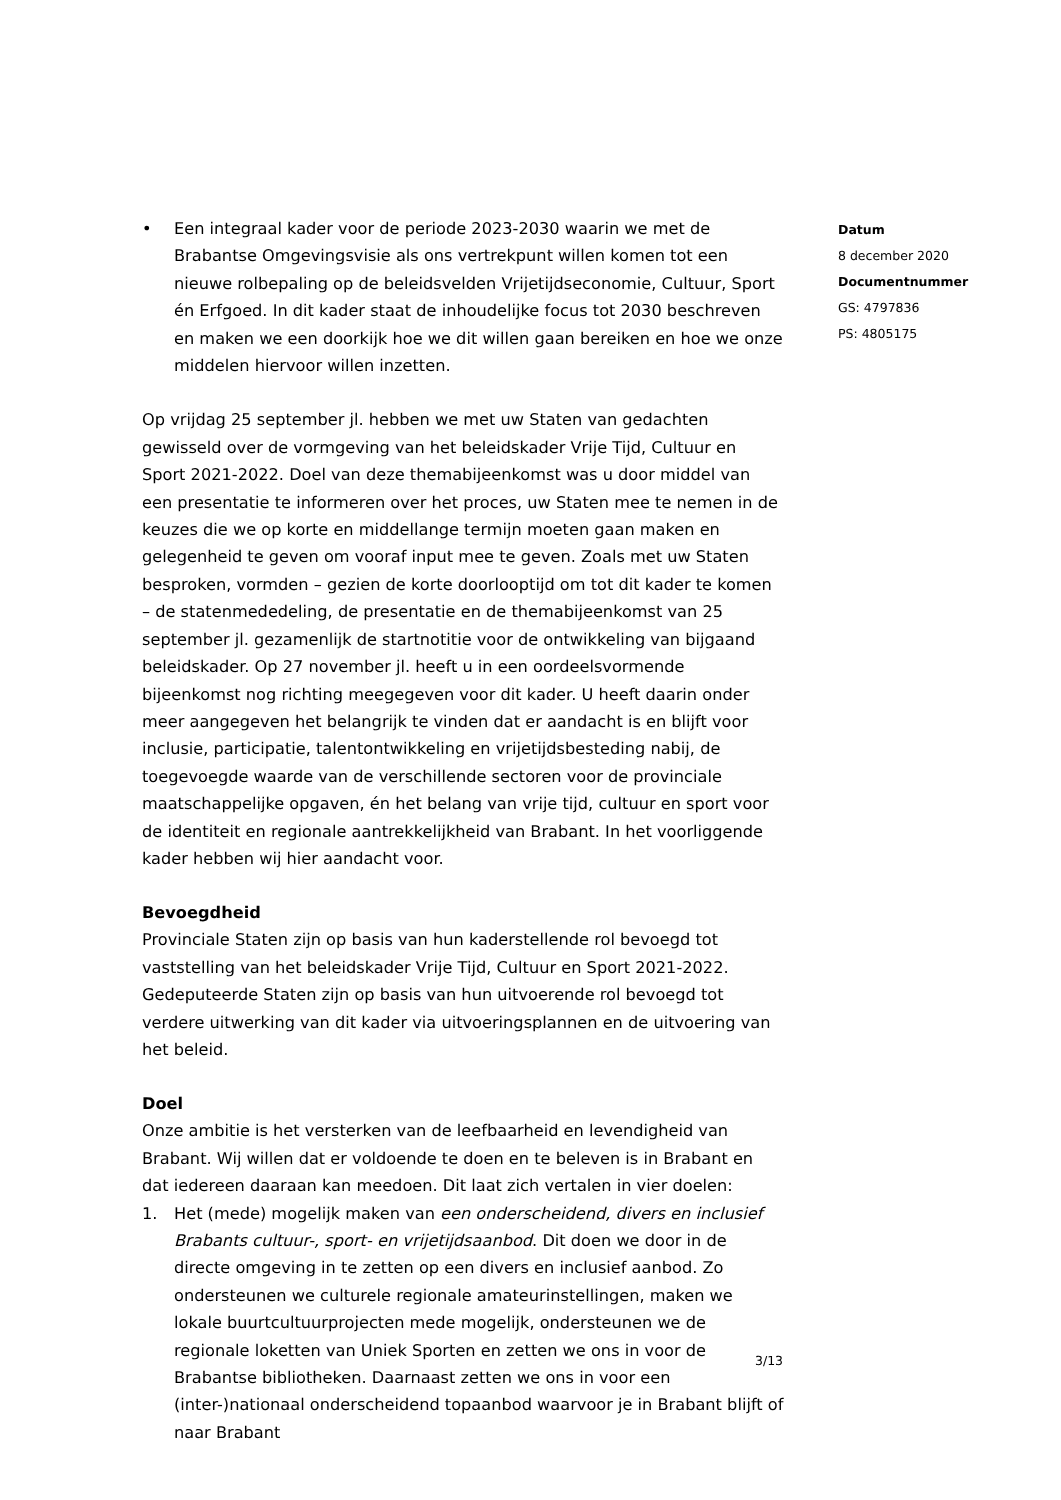• Een integraal kader voor de periode 2023-2030 waarin we met de Brabantse Omgevingsvisie als ons vertrekpunt willen komen tot een nieuwe rolbepaling op de beleidsvelden Vrijetijdseconomie, Cultuur, Sport én Erfgoed. In dit kader staat de inhoudelijke focus tot 2030 beschreven en maken we een doorkijk hoe we dit willen gaan bereiken en hoe we onze middelen hiervoor willen inzetten.
Op vrijdag 25 september jl. hebben we met uw Staten van gedachten gewisseld over de vormgeving van het beleidskader Vrije Tijd, Cultuur en Sport 2021-2022. Doel van deze themabijeenkomst was u door middel van een presentatie te informeren over het proces, uw Staten mee te nemen in de keuzes die we op korte en middellange termijn moeten gaan maken en gelegenheid te geven om vooraf input mee te geven. Zoals met uw Staten besproken, vormden – gezien de korte doorlooptijd om tot dit kader te komen – de statenmededeling, de presentatie en de themabijeenkomst van 25 september jl. gezamenlijk de startnotitie voor de ontwikkeling van bijgaand beleidskader. Op 27 november jl. heeft u in een oordeelsvormende bijeenkomst nog richting meegegeven voor dit kader. U heeft daarin onder meer aangegeven het belangrijk te vinden dat er aandacht is en blijft voor inclusie, participatie, talentontwikkeling en vrijetijdsbesteding nabij, de toegevoegde waarde van de verschillende sectoren voor de provinciale maatschappelijke opgaven, én het belang van vrije tijd, cultuur en sport voor de identiteit en regionale aantrekkelijkheid van Brabant. In het voorliggende kader hebben wij hier aandacht voor.
Bevoegdheid
Provinciale Staten zijn op basis van hun kaderstellende rol bevoegd tot vaststelling van het beleidskader Vrije Tijd, Cultuur en Sport 2021-2022. Gedeputeerde Staten zijn op basis van hun uitvoerende rol bevoegd tot verdere uitwerking van dit kader via uitvoeringsplannen en de uitvoering van het beleid.
Doel
Onze ambitie is het versterken van de leefbaarheid en levendigheid van Brabant. Wij willen dat er voldoende te doen en te beleven is in Brabant en dat iedereen daaraan kan meedoen. Dit laat zich vertalen in vier doelen:
1. Het (mede) mogelijk maken van een onderscheidend, divers en inclusief Brabants cultuur-, sport- en vrijetijdsaanbod. Dit doen we door in de directe omgeving in te zetten op een divers en inclusief aanbod. Zo ondersteunen we culturele regionale amateurinstellingen, maken we lokale buurtcultuurprojecten mede mogelijk, ondersteunen we de regionale loketten van Uniek Sporten en zetten we ons in voor de Brabantse bibliotheken. Daarnaast zetten we ons in voor een (inter-)nationaal onderscheidend topaanbod waarvoor je in Brabant blijft of naar Brabant
Datum
8 december 2020
Documentnummer
GS: 4797836
PS: 4805175
3/13